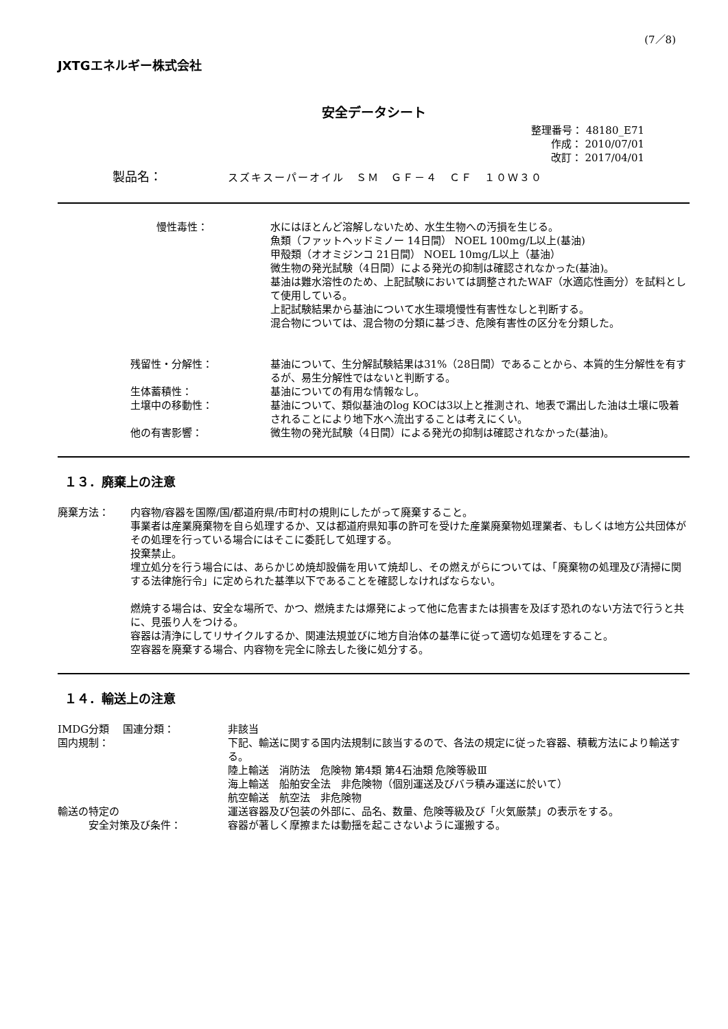(7／8)
JXTGエネルギー株式会社
安全データシート
整理番号： 48180_E71
作成： 2010/07/01
改訂： 2017/04/01
製品名： スズキスーパーオイル　ＳＭ　ＧＦ－４　ＣＦ　１０Ｗ３０
慢性毒性： 水にはほとんど溶解しないため、水生生物への汚損を生じる。
魚類（ファットヘッドミノー 14日間） NOEL 100mg/L以上(基油)
甲殻類（オオミジンコ 21日間） NOEL 10mg/L以上（基油）
微生物の発光試験（4日間）による発光の抑制は確認されなかった(基油)。
基油は難水溶性のため、上記試験においては調整されたWAF（水適応性画分）を試料として使用している。
上記試験結果から基油について水生環境慢性有害性なしと判断する。
混合物については、混合物の分類に基づき、危険有害性の区分を分類した。
残留性・分解性： 基油について、生分解試験結果は31%（28日間）であることから、本質的生分解性を有するが、易生分解性ではないと判断する。
生体蓄積性： 基油についての有用な情報なし。
土壌中の移動性： 基油について、類似基油のlog KOCは3以上と推測され、地表で漏出した油は土壌に吸着されることにより地下水へ流出することは考えにくい。
他の有害影響： 微生物の発光試験（4日間）による発光の抑制は確認されなかった(基油)。
１３．廃棄上の注意
廃棄方法： 内容物/容器を国際/国/都道府県/市町村の規則にしたがって廃棄すること。
事業者は産業廃棄物を自ら処理するか、又は都道府県知事の許可を受けた産業廃棄物処理業者、もしくは地方公共団体がその処理を行っている場合にはそこに委託して処理する。
投棄禁止。
埋立処分を行う場合には、あらかじめ焼却設備を用いて焼却し、その燃えがらについては、「廃棄物の処理及び清掃に関する法律施行令」に定められた基準以下であることを確認しなければならない。
燃焼する場合は、安全な場所で、かつ、燃焼または爆発によって他に危害または損害を及ぼす恐れのない方法で行うと共に、見張り人をつける。
容器は清浄にしてリサイクルするか、関連法規並びに地方自治体の基準に従って適切な処理をすること。
空容器を廃棄する場合、内容物を完全に除去した後に処分する。
１４．輸送上の注意
IMDG分類　 国連分類： 非該当
国内規制： 下記、輸送に関する国内法規制に該当するので、各法の規定に従った容器、積載方法により輸送する。
陸上輸送　消防法　危険物 第4類 第4石油類 危険等級Ⅲ
海上輸送　船舶安全法　非危険物（個別運送及びバラ積み運送に於いて）
航空輸送　航空法　非危険物
輸送の特定の
　　　安全対策及び条件：
運送容器及び包装の外部に、品名、数量、危険等級及び「火気厳禁」の表示をする。
容器が著しく摩擦または動揺を起こさないように運搬する。